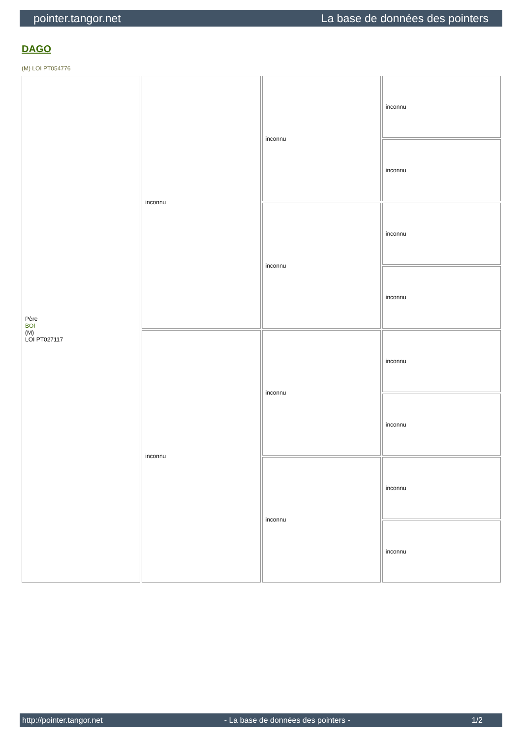pointer.tangor.net La base de données des pointers
DAGO
(M) LOI PT054776
| Père BOI (M) LOI PT027117 | inconnu | inconnu | inconnu |
| | | | inconnu |
| | | inconnu | inconnu |
| | | | inconnu |
| | inconnu | inconnu | inconnu |
| | | | inconnu |
| | | inconnu | inconnu |
| | | | inconnu |
http://pointer.tangor.net - La base de données des pointers - 1/2